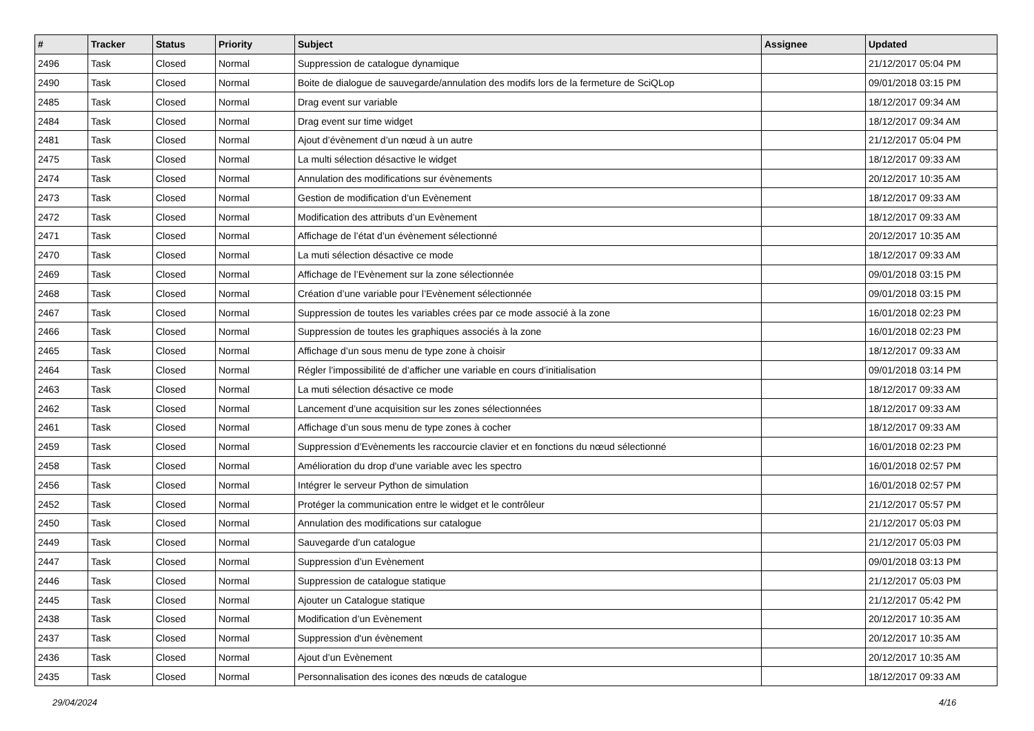| # | Tracker | Status | Priority | Subject | Assignee | Updated |
| --- | --- | --- | --- | --- | --- | --- |
| 2496 | Task | Closed | Normal | Suppression de catalogue dynamique | | 21/12/2017 05:04 PM |
| 2490 | Task | Closed | Normal | Boite de dialogue de sauvegarde/annulation des modifs lors de la fermeture de SciQLop | | 09/01/2018 03:15 PM |
| 2485 | Task | Closed | Normal | Drag event sur variable | | 18/12/2017 09:34 AM |
| 2484 | Task | Closed | Normal | Drag event sur time widget | | 18/12/2017 09:34 AM |
| 2481 | Task | Closed | Normal | Ajout d’évènement d’un nœud à un autre | | 21/12/2017 05:04 PM |
| 2475 | Task | Closed | Normal | La multi sélection désactive le widget | | 18/12/2017 09:33 AM |
| 2474 | Task | Closed | Normal | Annulation des modifications sur évènements | | 20/12/2017 10:35 AM |
| 2473 | Task | Closed | Normal | Gestion de modification d’un Evènement | | 18/12/2017 09:33 AM |
| 2472 | Task | Closed | Normal | Modification des attributs d’un Evènement | | 18/12/2017 09:33 AM |
| 2471 | Task | Closed | Normal | Affichage de l’état d’un évènement sélectionné | | 20/12/2017 10:35 AM |
| 2470 | Task | Closed | Normal | La muti sélection désactive ce mode | | 18/12/2017 09:33 AM |
| 2469 | Task | Closed | Normal | Affichage de l’Evènement sur la zone sélectionnée | | 09/01/2018 03:15 PM |
| 2468 | Task | Closed | Normal | Création d’une variable pour l’Evènement sélectionnée | | 09/01/2018 03:15 PM |
| 2467 | Task | Closed | Normal | Suppression de toutes les variables crées par ce mode associé à la zone | | 16/01/2018 02:23 PM |
| 2466 | Task | Closed | Normal | Suppression de toutes les graphiques associés à la zone | | 16/01/2018 02:23 PM |
| 2465 | Task | Closed | Normal | Affichage d’un sous menu de type zone à choisir | | 18/12/2017 09:33 AM |
| 2464 | Task | Closed | Normal | Régler l’impossibilité de d’afficher une variable en cours d’initialisation | | 09/01/2018 03:14 PM |
| 2463 | Task | Closed | Normal | La muti sélection désactive ce mode | | 18/12/2017 09:33 AM |
| 2462 | Task | Closed | Normal | Lancement d’une acquisition sur les zones sélectionnées | | 18/12/2017 09:33 AM |
| 2461 | Task | Closed | Normal | Affichage d’un sous menu de type zones à cocher | | 18/12/2017 09:33 AM |
| 2459 | Task | Closed | Normal | Suppression d’Evènements les raccourcie clavier et en fonctions du nœud sélectionné | | 16/01/2018 02:23 PM |
| 2458 | Task | Closed | Normal | Amélioration du drop d'une variable avec les spectro | | 16/01/2018 02:57 PM |
| 2456 | Task | Closed | Normal | Intégrer le serveur Python de simulation | | 16/01/2018 02:57 PM |
| 2452 | Task | Closed | Normal | Protéger la communication entre le widget et le contrôleur | | 21/12/2017 05:57 PM |
| 2450 | Task | Closed | Normal | Annulation des modifications sur catalogue | | 21/12/2017 05:03 PM |
| 2449 | Task | Closed | Normal | Sauvegarde d’un catalogue | | 21/12/2017 05:03 PM |
| 2447 | Task | Closed | Normal | Suppression d’un Evènement | | 09/01/2018 03:13 PM |
| 2446 | Task | Closed | Normal | Suppression de catalogue statique | | 21/12/2017 05:03 PM |
| 2445 | Task | Closed | Normal | Ajouter un Catalogue statique | | 21/12/2017 05:42 PM |
| 2438 | Task | Closed | Normal | Modification d’un Evènement | | 20/12/2017 10:35 AM |
| 2437 | Task | Closed | Normal | Suppression d'un évènement | | 20/12/2017 10:35 AM |
| 2436 | Task | Closed | Normal | Ajout d’un Evènement | | 20/12/2017 10:35 AM |
| 2435 | Task | Closed | Normal | Personnalisation des icones des nœuds de catalogue | | 18/12/2017 09:33 AM |
29/04/2024 4/16